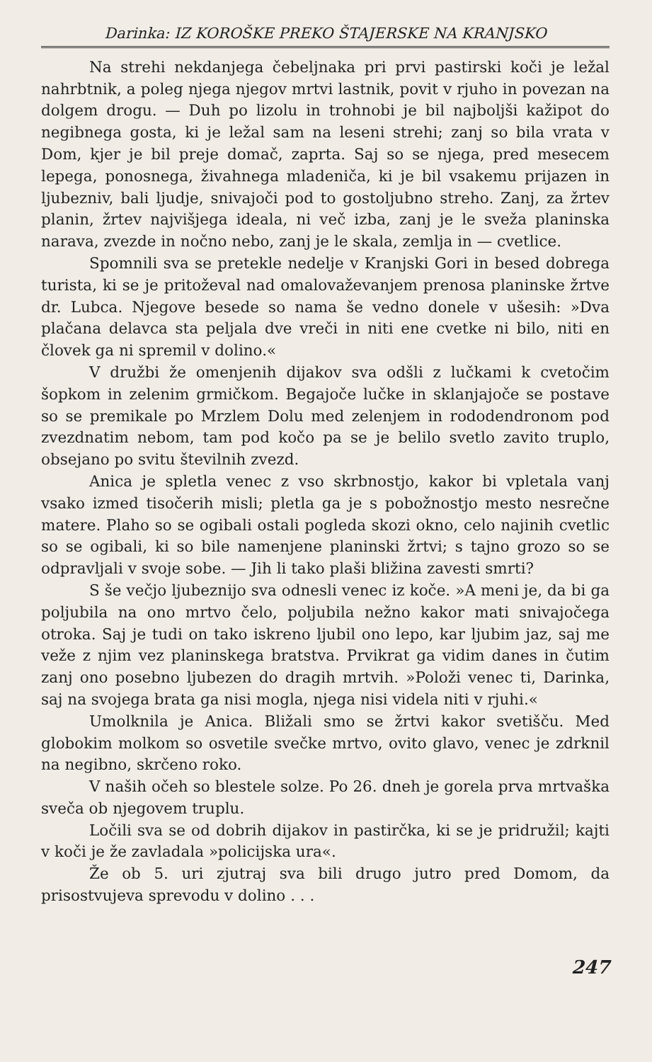Darinka: IZ KOROŠKE PREKO ŠTAJERSKE NA KRANJSKO
Na strehi nekdanjega čebeljnaka pri prvi pastirski koči je ležal nahrbtnik, a poleg njega njegov mrtvi lastnik, povit v rjuho in povezan na dolgem drogu. — Duh po lizolu in trohnobi je bil najboljši kažipot do negibnega gosta, ki je ležal sam na leseni strehi; zanj so bila vrata v Dom, kjer je bil preje domač, zaprta. Saj so se njega, pred mesecem lepega, ponosnega, živahnega mladeniča, ki je bil vsakemu prijazen in ljubezniv, bali ljudje, snivajoči pod to gostoljubno streho. Zanj, za žrtev planin, žrtev najvišjega ideala, ni več izba, zanj je le sveža planinska narava, zvezde in nočno nebo, zanj je le skala, zemlja in — cvetlice.
Spomnili sva se pretekle nedelje v Kranjski Gori in besed dobrega turista, ki se je pritoževal nad omalovaževanjem prenosa planinske žrtve dr. Lubca. Njegove besede so nama še vedno donele v ušesih: »Dva plačana delavca sta peljala dve vreči in niti ene cvetke ni bilo, niti en človek ga ni spremil v dolino.«
V družbi že omenjenih dijakov sva odšli z lučkami k cvetočim šopkom in zelenim grmičkom. Begajoče lučke in sklanjajoče se postave so se premikale po Mrzlem Dolu med zelenjem in rododendronom pod zvezdnatim nebom, tam pod kočo pa se je belilo svetlo zavito truplo, obsejano po svitu številnih zvezd.
Anica je spletla venec z vso skrbnostjo, kakor bi vpletala vanj vsako izmed tisočerih misli; pletla ga je s pobožnostjo mesto nesrečne matere. Plaho so se ogibali ostali pogleda skozi okno, celo najinih cvetlic so se ogibali, ki so bile namenjene planinski žrtvi; s tajno grozo so se odpravljali v svoje sobe. — Jih li tako plaši bližina zavesti smrti?
S še večjo ljubeznijo sva odnesli venec iz koče. »A meni je, da bi ga poljubila na ono mrtvo čelo, poljubila nežno kakor mati snivajočega otroka. Saj je tudi on tako iskreno ljubil ono lepo, kar ljubim jaz, saj me veže z njim vez planinskega bratstva. Prvikrat ga vidim danes in čutim zanj ono posebno ljubezen do dragih mrtvih. »Položi venec ti, Darinka, saj na svojega brata ga nisi mogla, njega nisi videla niti v rjuhi.«
Umolknila je Anica. Bližali smo se žrtvi kakor svetišču. Med globokim molkom so osvetile svečke mrtvo, ovito glavo, venec je zdrknil na negibno, skrčeno roko.
V naših očeh so blestele solze. Po 26. dneh je gorela prva mrtvaška sveča ob njegovem truplu.
Ločili sva se od dobrih dijakov in pastirčka, ki se je pridružil; kajti v koči je že zavladala »policijska ura«.
Že ob 5. uri zjutraj sva bili drugo jutro pred Domom, da prisostvujeva sprevodu v dolino . . .
247